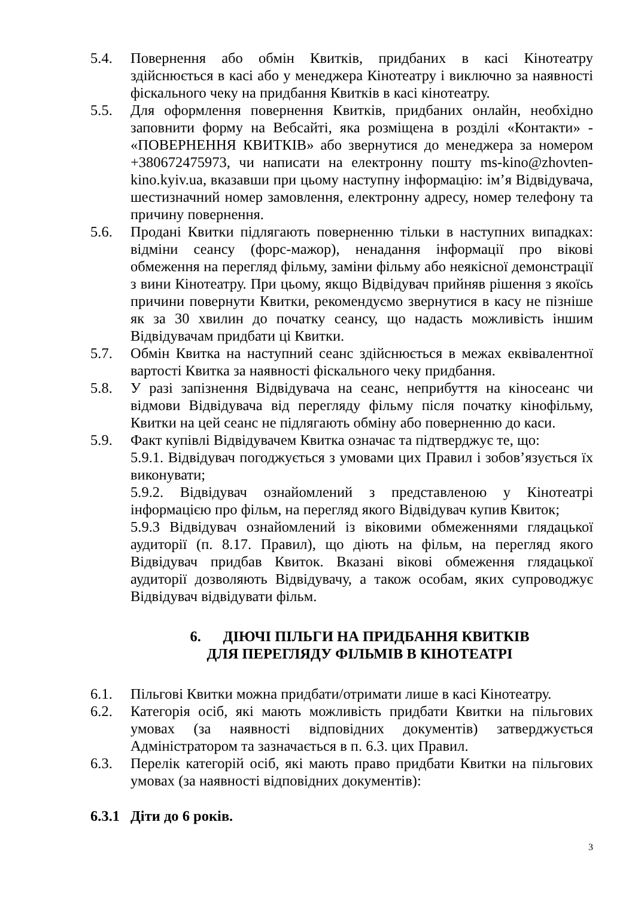5.4. Повернення або обмін Квитків, придбаних в касі Кінотеатру здійснюється в касі або у менеджера Кінотеатру і виключно за наявності фіскального чеку на придбання Квитків в касі кінотеатру.
5.5. Для оформлення повернення Квитків, придбаних онлайн, необхідно заповнити форму на Вебсайті, яка розміщена в розділі «Контакти» - «ПОВЕРНЕННЯ КВИТКІВ» або звернутися до менеджера за номером +380672475973, чи написати на електронну пошту ms-kino@zhovten-kino.kyiv.ua, вказавши при цьому наступну інформацію: ім’я Відвідувача, шестизначний номер замовлення, електронну адресу, номер телефону та причину повернення.
5.6. Продані Квитки підлягають поверненню тільки в наступних випадках: відміни сеансу (форс-мажор), ненадання інформації про вікові обмеження на перегляд фільму, заміни фільму або неякісної демонстрації з вини Кінотеатру. При цьому, якщо Відвідувач прийняв рішення з якоїсь причини повернути Квитки, рекомендуємо звернутися в касу не пізніше як за 30 хвилин до початку сеансу, що надасть можливість іншим Відвідувачам придбати ці Квитки.
5.7. Обмін Квитка на наступний сеанс здійснюється в межах еквівалентної вартості Квитка за наявності фіскального чеку придбання.
5.8. У разі запізнення Відвідувача на сеанс, неприбуття на кіносеанс чи відмови Відвідувача від перегляду фільму після початку кінофільму, Квитки на цей сеанс не підлягають обміну або поверненню до каси.
5.9. Факт купівлі Відвідувачем Квитка означає та підтверджує те, що:
5.9.1. Відвідувач погоджується з умовами цих Правил і зобов’язується їх виконувати;
5.9.2. Відвідувач ознайомлений з представленою у Кінотеатрі інформацією про фільм, на перегляд якого Відвідувач купив Квиток;
5.9.3 Відвідувач ознайомлений із віковими обмеженнями глядацької аудиторії (п. 8.17. Правил), що діють на фільм, на перегляд якого Відвідувач придбав Квиток. Вказані вікові обмеження глядацької аудиторії дозволяють Відвідувачу, а також особам, яких супроводжує Відвідувач відвідувати фільм.
6. ДІЮЧІ ПІЛЬГИ НА ПРИДБАННЯ КВИТКІВ
ДЛЯ ПЕРЕГЛЯДУ ФІЛЬМІВ В КІНОТЕАТРІ
6.1. Пільгові Квитки можна придбати/отримати лише в касі Кінотеатру.
6.2. Категорія осіб, які мають можливість придбати Квитки на пільгових умовах (за наявності відповідних документів) затверджується Адміністратором та зазначається в п. 6.3. цих Правил.
6.3. Перелік категорій осіб, які мають право придбати Квитки на пільгових умовах (за наявності відповідних документів):
6.3.1
Діти до 6 років.
3